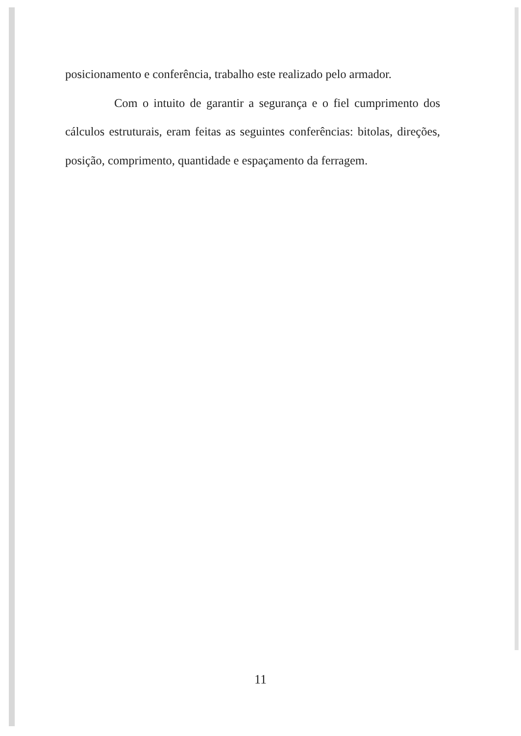posicionamento e conferência, trabalho este realizado pelo armador.
Com o intuito de garantir a segurança e o fiel cumprimento dos cálculos estruturais, eram feitas as seguintes conferências: bitolas, direções, posição, comprimento, quantidade e espaçamento da ferragem.
11